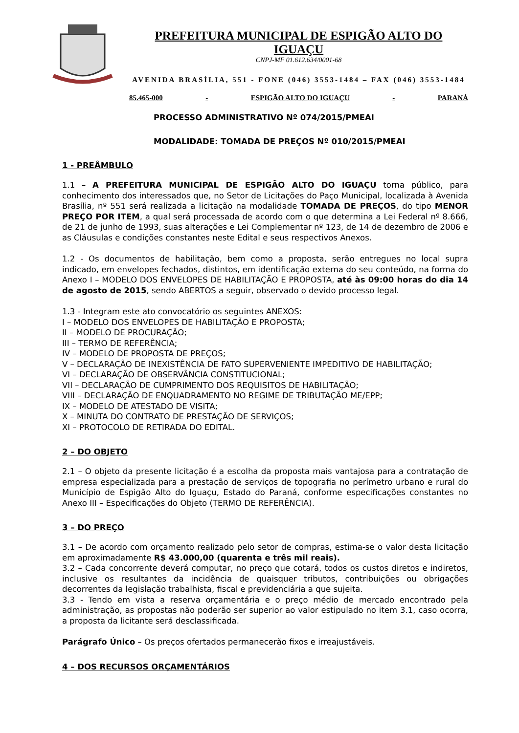PREFEITURA MUNICIPAL DE ESPIGÃO ALTO DO IGUAÇU
CNPJ-MF 01.612.634/0001-68
AVENIDA BRASÍLIA, 551 - FONE (046) 3553-1484 – FAX (046) 3553-1484
85.465-000 - ESPIGÃO ALTO DO IGUAÇU - PARANÁ
PROCESSO ADMINISTRATIVO Nº 074/2015/PMEAI
MODALIDADE: TOMADA DE PREÇOS Nº 010/2015/PMEAI
1 - PREÂMBULO
1.1 – A PREFEITURA MUNICIPAL DE ESPIGÃO ALTO DO IGUAÇU torna público, para conhecimento dos interessados que, no Setor de Licitações do Paço Municipal, localizada à Avenida Brasília, nº 551 será realizada a licitação na modalidade TOMADA DE PREÇOS, do tipo MENOR PREÇO POR ITEM, a qual será processada de acordo com o que determina a Lei Federal nº 8.666, de 21 de junho de 1993, suas alterações e Lei Complementar nº 123, de 14 de dezembro de 2006 e as Cláusulas e condições constantes neste Edital e seus respectivos Anexos.
1.2 - Os documentos de habilitação, bem como a proposta, serão entregues no local supra indicado, em envelopes fechados, distintos, em identificação externa do seu conteúdo, na forma do Anexo I – MODELO DOS ENVELOPES DE HABILITAÇÃO E PROPOSTA, até às 09:00 horas do dia 14 de agosto de 2015, sendo ABERTOS a seguir, observado o devido processo legal.
1.3 - Integram este ato convocatório os seguintes ANEXOS:
I – MODELO DOS ENVELOPES DE HABILITAÇÃO E PROPOSTA;
II – MODELO DE PROCURAÇÃO;
III – TERMO DE REFERÊNCIA;
IV – MODELO DE PROPOSTA DE PREÇOS;
V – DECLARAÇÃO DE INEXISTÊNCIA DE FATO SUPERVENIENTE IMPEDITIVO DE HABILITAÇÃO;
VI – DECLARAÇÃO DE OBSERVÂNCIA CONSTITUCIONAL;
VII – DECLARAÇÃO DE CUMPRIMENTO DOS REQUISITOS DE HABILITAÇÃO;
VIII – DECLARAÇÃO DE ENQUADRAMENTO NO REGIME DE TRIBUTAÇÃO ME/EPP;
IX – MODELO DE ATESTADO DE VISITA;
X – MINUTA DO CONTRATO DE PRESTAÇÃO DE SERVIÇOS;
XI – PROTOCOLO DE RETIRADA DO EDITAL.
2 – DO OBJETO
2.1 – O objeto da presente licitação é a escolha da proposta mais vantajosa para a contratação de empresa especializada para a prestação de serviços de topografia no perímetro urbano e rural do Município de Espigão Alto do Iguaçu, Estado do Paraná, conforme especificações constantes no Anexo III – Especificações do Objeto (TERMO DE REFERÊNCIA).
3 – DO PREÇO
3.1 – De acordo com orçamento realizado pelo setor de compras, estima-se o valor desta licitação em aproximadamente R$ 43.000,00 (quarenta e três mil reais).
3.2 – Cada concorrente deverá computar, no preço que cotará, todos os custos diretos e indiretos, inclusive os resultantes da incidência de quaisquer tributos, contribuições ou obrigações decorrentes da legislação trabalhista, fiscal e previdenciária a que sujeita.
3.3 - Tendo em vista a reserva orçamentária e o preço médio de mercado encontrado pela administração, as propostas não poderão ser superior ao valor estipulado no item 3.1, caso ocorra, a proposta da licitante será desclassificada.
Parágrafo Único – Os preços ofertados permanecerão fixos e irreajustáveis.
4 – DOS RECURSOS ORÇAMENTÁRIOS